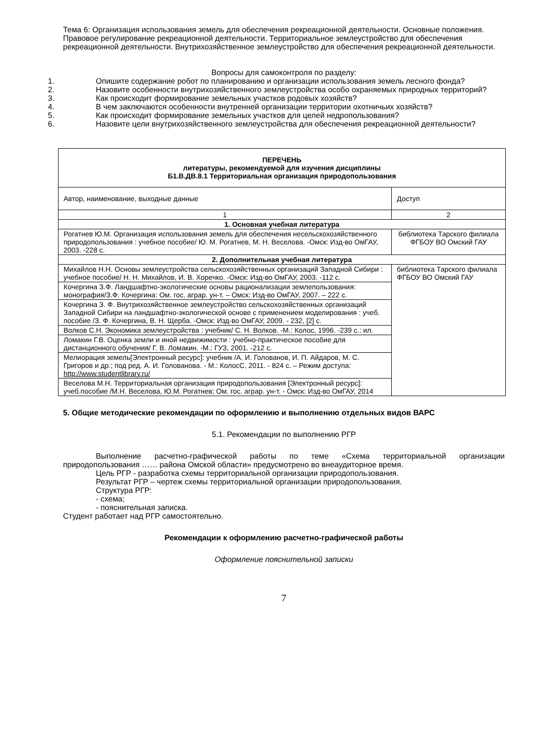Тема 6: Организация использования земель для обеспечения рекреационной деятельности. Основные положения. Правовое регулирование рекреационной деятельности. Территориальное землеустройство для обеспечения рекреационной деятельности. Внутрихозяйственное землеустройство для обеспечения рекреационной деятельности.
Вопросы для самоконтроля по разделу:
1. Опишите содержание робот по планированию и организации использования земель лесного фонда?
2. Назовите особенности внутрихозяйственного землеустройства особо охраняемых природных территорий?
3. Как происходит формирование земельных участков родовых хозяйств?
4. В чем заключаются особенности внутренней организации территории охотничьих хозяйств?
5. Как происходит формирование земельных участков для целей недропользования?
6. Назовите цели внутрихозяйственного землеустройства для обеспечения рекреационной деятельности?
| ПЕРЕЧЕНЬ литературы, рекомендуемой для изучения дисциплины Б1.В.ДВ.8.1 Территориальная организация природопользования | |
| Автор, наименование, выходные данные | Доступ |
| 1 | 2 |
| 1. Основная учебная литература | |
| Рогатнев Ю.М. Организация использования земель для обеспечения несельскохозяйственного природопользования : учебное пособие/ Ю. М. Рогатнев, М. Н. Веселова. -Омск: Изд-во ОмГАУ, 2003. -228 с. | библиотека Тарского филиала ФГБОУ ВО Омский ГАУ |
| 2. Дополнительная учебная литература | |
| Михайлов Н.Н. Основы землеустройства сельскохозяйственных организаций Западной Сибири : учебное пособие/ Н. Н. Михайлов, И. В. Хоречко. -Омск: Изд-во ОмГАУ, 2003. -112 с. | библиотека Тарского филиала ФГБОУ ВО Омский ГАУ |
| Кочергина З.Ф. Ландшафтно-экологические основы рационализации землепользования: монография/З.Ф. Кочергина: Ом. гос. аграр. ун-т. – Омск: Изд-во ОмГАУ, 2007. – 222 с. | |
| Кочергина З. Ф. Внутрихозяйственное землеустройство сельскохозяйственных организаций Западной Сибири на ландшафтно-экологической основе с применением моделирования : учеб. пособие /З. Ф. Кочергина, В. Н. Щерба. -Омск: Изд-во ОмГАУ, 2009. - 232, [2] с. | |
| Волков С.Н. Экономика землеустройства : учебник/ С. Н. Волков. -М.: Колос, 1996. -239 с.: ил. | |
| Ломакин Г.В. Оценка земли и иной недвижимости : учебно-практическое пособие для дистанционного обучения/ Г. В. Ломакин. -М.: ГУЗ, 2001. -212 с. | |
| Мелиорация земель[Электронный ресурс]: учебник /А. И. Голованов, И. П. Айдаров, М. С. Григоров и др.; под ред. А. И. Голованова. - М.: КолосС, 2011. - 824 с. – Режим доступа: http://www.studentlibrary.ru/ | |
| Веселова М.Н. Территориальная организация природопользования [Электронный ресурс]: учеб.пособие /М.Н. Веселова, Ю.М. Рогатнев; Ом. гос. аграр. ун-т. - Омск: Изд-во ОмГАУ, 2014 | |
5. Общие методические рекомендации по оформлению и выполнению отдельных видов ВАРС
5.1. Рекомендации по выполнению РГР
Выполнение расчетно-графической работы по теме «Схема территориальной организации природопользования …… района Омской области» предусмотрено во внеаудиторное время.
Цель РГР - разработка схемы территориальной организации природопользования.
Результат РГР – чертеж схемы территориальной организации природопользования.
Структура РГР:
- схема;
- пояснительная записка.
Студент работает над РГР самостоятельно.
Рекомендации к оформлению расчетно-графической работы
Оформление пояснительной записки
7